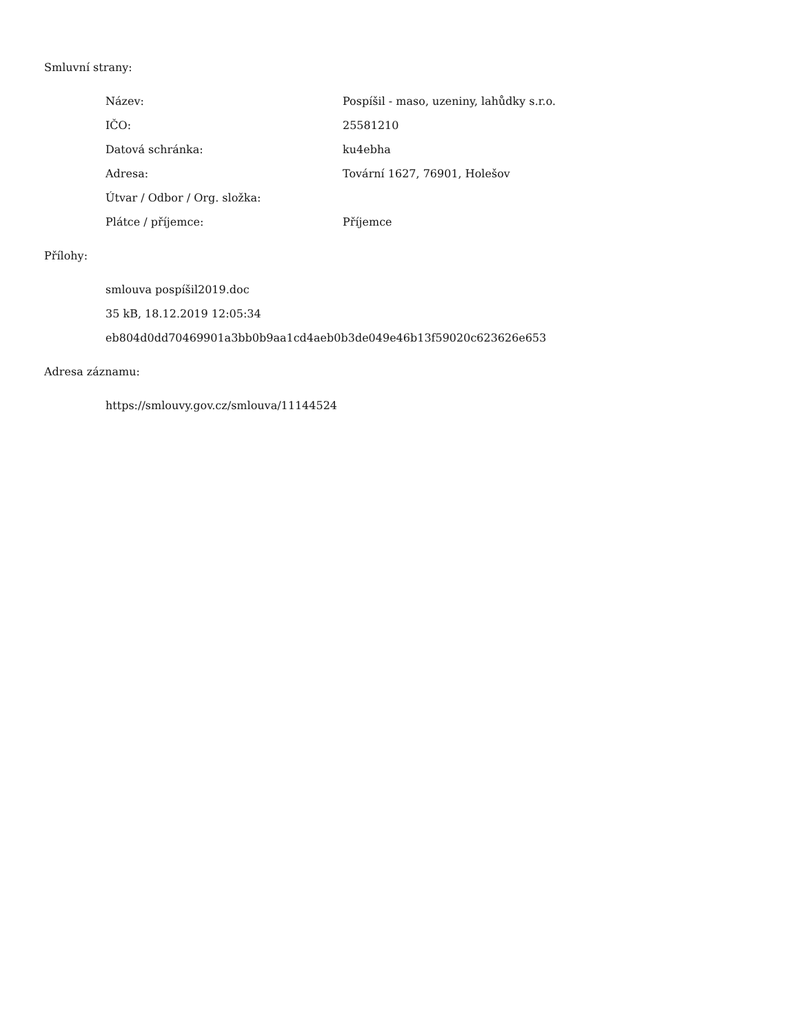Smluvní strany:
| Název: | Pospíšil - maso, uzeniny, lahůdky s.r.o. |
| IČO: | 25581210 |
| Datová schránka: | ku4ebha |
| Adresa: | Tovární 1627, 76901, Holešov |
| Útvar / Odbor / Org. složka: | |
| Plátce / příjemce: | Příjemce |
Přílohy:
| smlouva pospíšil2019.doc |
| 35 kB, 18.12.2019 12:05:34 |
| eb804d0dd70469901a3bb0b9aa1cd4aeb0b3de049e46b13f59020c623626e653 |
Adresa záznamu:
| https://smlouvy.gov.cz/smlouva/11144524 |